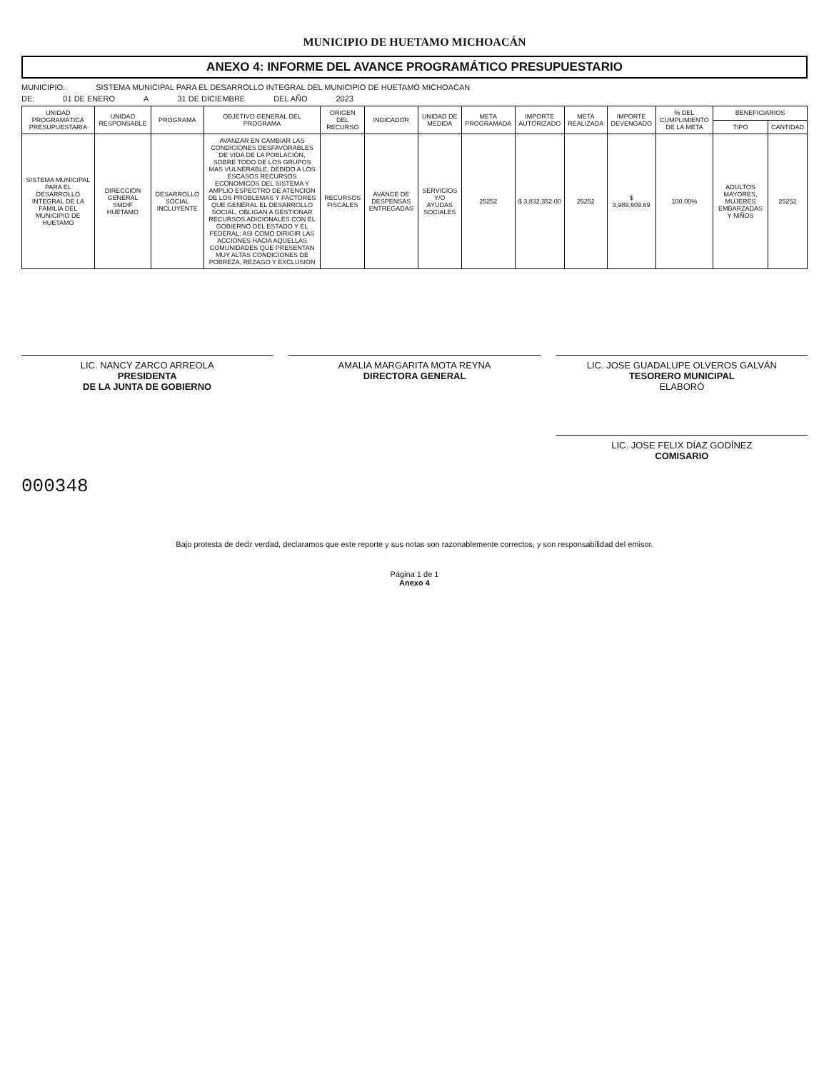MUNICIPIO DE HUETAMO MICHOACÁN
ANEXO 4: INFORME DEL AVANCE PROGRAMÁTICO PRESUPUESTARIO
MUNICIPIO: SISTEMA MUNICIPAL PARA EL DESARROLLO INTEGRAL DEL MUNICIPIO DE HUETAMO MICHOACAN
DE: 01 DE ENERO A 31 DE DICIEMBRE DEL AÑO 2023
| UNIDAD PROGRAMÁTICA PRESUPUESTARIA | UNIDAD RESPONSABLE | PROGRAMA | OBJETIVO GENERAL DEL PROGRAMA | ORIGEN DEL RECURSO | INDICADOR | UNIDAD DE MEDIDA | META PROGRAMADA | IMPORTE AUTORIZADO | META REALIZADA | IMPORTE DEVENGADO | % DEL CUMPLIMIENTO DE LA META | BENEFICIARIOS | |
| --- | --- | --- | --- | --- | --- | --- | --- | --- | --- | --- | --- | --- | --- |
| | | | | | | | | | | | | TIPO | CANTIDAD |
| SISTEMA MUNICIPAL PARA EL DESARROLLO INTEGRAL DE LA FAMILIA DEL MUNICIPIO DE HUETAMO | DIRECCIÓN GENERAL SMDIF HUETAMO | DESARROLLO SOCIAL INCLUYENTE | AVANZAR EN CAMBIAR LAS CONDICIONES DESFAVORABLES DE VIDA DE LA POBLACIÓN, SOBRE TODO DE LOS GRUPOS MAS VULNERABLE, DEBIDO A LOS ESCASOS RECURSOS ECONOMICOS DEL SISTEMA Y AMPLIO ESPECTRO DE ATENCION DE LOS PROBLEMAS Y FACTORES QUE GENERAL EL DESARROLLO SOCIAL, OBLIGAN A GESTIONAR RECURSOS ADICIONALES CON EL GOBIERNO DEL ESTADO Y EL FEDERAL; ASI COMO DIRIGIR LAS ACCIONES HACIA AQUELLAS COMUNIDADES QUE PRESENTAN MUY ALTAS CONDICIONES DE POBREZA, REZAGO Y EXCLUSION | RECURSOS FISCALES | AVANCE DE DESPENSAS ENTREGADAS | SERVICIOS Y/O AYUDAS SOCIALES | 25252 | $ 3,832,352.00 | 25252 | $ 3,989,609.69 | 100.00% | ADULTOS MAYORES, MUJERES EMBARZADAS Y NIÑOS | 25252 |
LIC. NANCY ZARCO ARREOLA
PRESIDENTA
DE LA JUNTA DE GOBIERNO
AMALIA MARGARITA MOTA REYNA
DIRECTORA GENERAL
LIC. JOSE GUADALUPE OLVEROS GALVÁN
TESORERO MUNICIPAL
ELABORÓ
LIC. JOSE FELIX DÍAZ GODÍNEZ
COMISARIO
000348
Bajo protesta de decir verdad, declaramos que este reporte y sus notas son razonablemente correctos, y son responsabilidad del emisor.
Página 1 de 1
Anexo 4